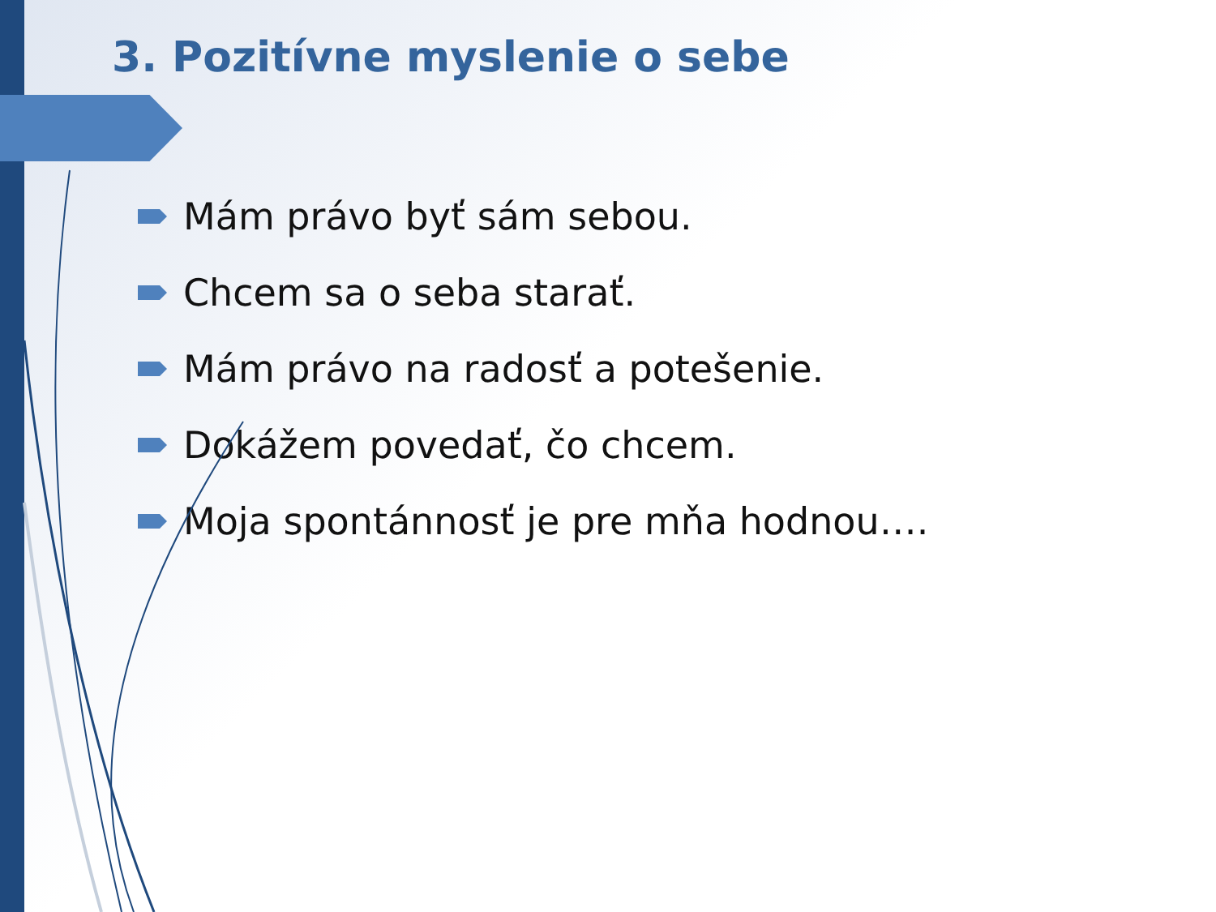3. Pozitívne myslenie o sebe
Mám právo byť sám sebou.
Chcem sa o seba starať.
Mám právo na radosť a potešenie.
Dokážem povedať, čo chcem.
Moja spontánnosť je pre mňa hodnou….